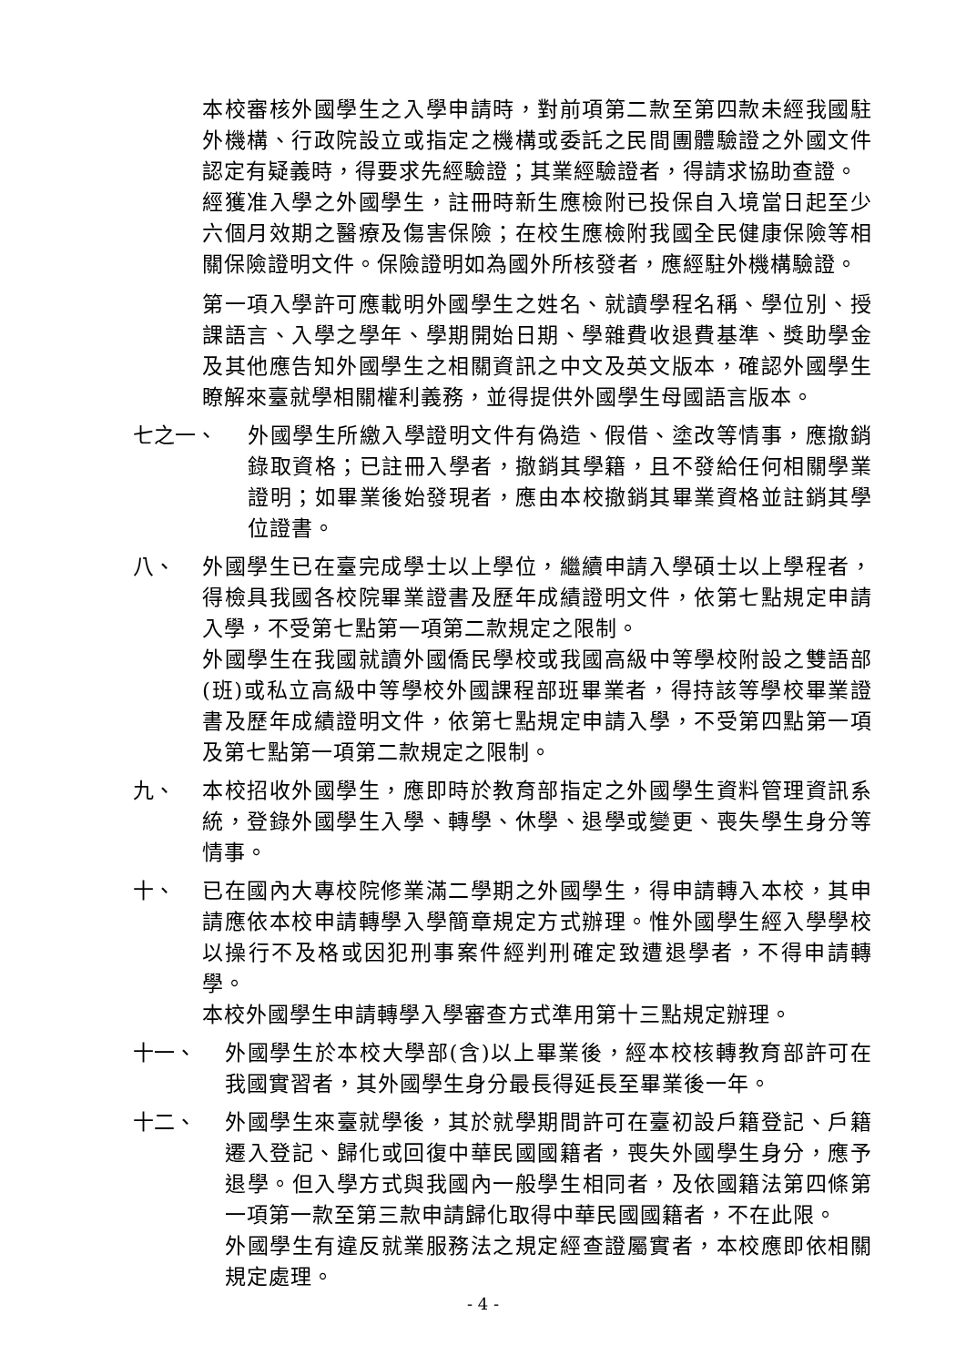本校審核外國學生之入學申請時，對前項第二款至第四款未經我國駐外機構、行政院設立或指定之機構或委託之民間團體驗證之外國文件認定有疑義時，得要求先經驗證；其業經驗證者，得請求協助查證。
經獲准入學之外國學生，註冊時新生應檢附已投保自入境當日起至少六個月效期之醫療及傷害保險；在校生應檢附我國全民健康保險等相關保險證明文件。保險證明如為國外所核發者，應經駐外機構驗證。
第一項入學許可應載明外國學生之姓名、就讀學程名稱、學位別、授課語言、入學之學年、學期開始日期、學雜費收退費基準、獎助學金及其他應告知外國學生之相關資訊之中文及英文版本，確認外國學生瞭解來臺就學相關權利義務，並得提供外國學生母國語言版本。
七之一、 外國學生所繳入學證明文件有偽造、假借、塗改等情事，應撤銷錄取資格；已註冊入學者，撤銷其學籍，且不發給任何相關學業證明；如畢業後始發現者，應由本校撤銷其畢業資格並註銷其學位證書。
八、 外國學生已在臺完成學士以上學位，繼續申請入學碩士以上學程者，得檢具我國各校院畢業證書及歷年成績證明文件，依第七點規定申請入學，不受第七點第一項第二款規定之限制。
外國學生在我國就讀外國僑民學校或我國高級中等學校附設之雙語部(班)或私立高級中等學校外國課程部班畢業者，得持該等學校畢業證書及歷年成績證明文件，依第七點規定申請入學，不受第四點第一項及第七點第一項第二款規定之限制。
九、 本校招收外國學生，應即時於教育部指定之外國學生資料管理資訊系統，登錄外國學生入學、轉學、休學、退學或變更、喪失學生身分等情事。
十、 已在國內大專校院修業滿二學期之外國學生，得申請轉入本校，其申請應依本校申請轉學入學簡章規定方式辦理。惟外國學生經入學學校以操行不及格或因犯刑事案件經判刑確定致遭退學者，不得申請轉學。
本校外國學生申請轉學入學審查方式準用第十三點規定辦理。
十一、 外國學生於本校大學部(含)以上畢業後，經本校核轉教育部許可在我國實習者，其外國學生身分最長得延長至畢業後一年。
十二、 外國學生來臺就學後，其於就學期間許可在臺初設戶籍登記、戶籍遷入登記、歸化或回復中華民國國籍者，喪失外國學生身分，應予退學。但入學方式與我國內一般學生相同者，及依國籍法第四條第一項第一款至第三款申請歸化取得中華民國國籍者，不在此限。
外國學生有違反就業服務法之規定經查證屬實者，本校應即依相關規定處理。
- 4 -